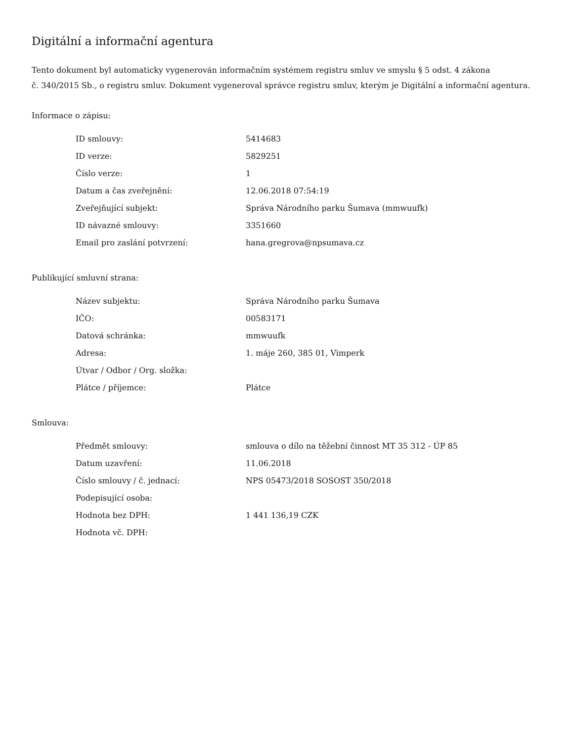Digitální a informační agentura
Tento dokument byl automaticky vygenerován informačním systémem registru smluv ve smyslu § 5 odst. 4 zákona
č. 340/2015 Sb., o registru smluv. Dokument vygeneroval správce registru smluv, kterým je Digitální a informační agentura.
Informace o zápisu:
| ID smlouvy: | 5414683 |
| ID verze: | 5829251 |
| Číslo verze: | 1 |
| Datum a čas zveřejnění: | 12.06.2018 07:54:19 |
| Zveřejňující subjekt: | Správa Národního parku Šumava (mmwuufk) |
| ID návazné smlouvy: | 3351660 |
| Email pro zaslání potvrzení: | hana.gregrova@npsumava.cz |
Publikující smluvní strana:
| Název subjektu: | Správa Národního parku Šumava |
| IČO: | 00583171 |
| Datová schránka: | mmwuufk |
| Adresa: | 1. máje 260, 385 01, Vimperk |
| Útvar / Odbor / Org. složka: | |
| Plátce / příjemce: | Plátce |
Smlouva:
| Předmět smlouvy: | smlouva o dílo na těžební činnost MT 35 312 - ÚP 85 |
| Datum uzavření: | 11.06.2018 |
| Číslo smlouvy / č. jednací: | NPS 05473/2018 SOSOST 350/2018 |
| Podepisující osoba: | |
| Hodnota bez DPH: | 1 441 136,19 CZK |
| Hodnota vč. DPH: | |